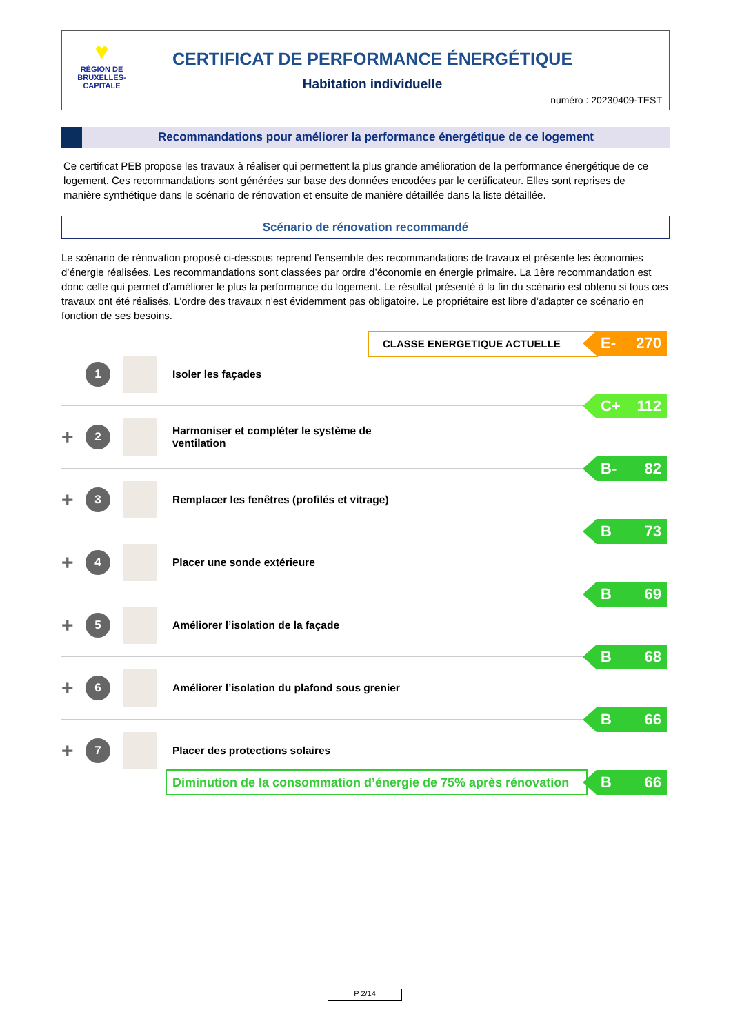♥
RÉGION DE BRUXELLES-CAPITALE
CERTIFICAT DE PERFORMANCE ÉNERGÉTIQUE
Habitation individuelle
numéro : 20230409-TEST
Recommandations pour améliorer la performance énergétique de ce logement
Ce certificat PEB propose les travaux à réaliser qui permettent la plus grande amélioration de la performance énergétique de ce logement. Ces recommandations sont générées sur base des données encodées par le certificateur. Elles sont reprises de manière synthétique dans le scénario de rénovation et ensuite de manière détaillée dans la liste détaillée.
Scénario de rénovation recommandé
Le scénario de rénovation proposé ci-dessous reprend l’ensemble des recommandations de travaux et présente les économies d’énergie réalisées. Les recommandations sont classées par ordre d’économie en énergie primaire. La 1ère recommandation est donc celle qui permet d’améliorer le plus la performance du logement. Le résultat présenté à la fin du scénario est obtenu si tous ces travaux ont été réalisés. L’ordre des travaux n’est évidemment pas obligatoire. Le propriétaire est libre d’adapter ce scénario en fonction de ses besoins.
CLASSE ENERGETIQUE ACTUELLE E- 270
1 Isoler les façades
C+ 112
+ 2 Harmoniser et compléter le système de
ventilation
B- 82
+ 3 Remplacer les fenêtres (profilés et vitrage)
B 73
+ 4 Placer une sonde extérieure
B 69
+ 5 Améliorer l’isolation de la façade
B 68
+ 6 Améliorer l’isolation du plafond sous grenier
B 66
+ 7 Placer des protections solaires
Diminution de la consommation d’énergie de 75% après rénovation
B 66
P 2/14